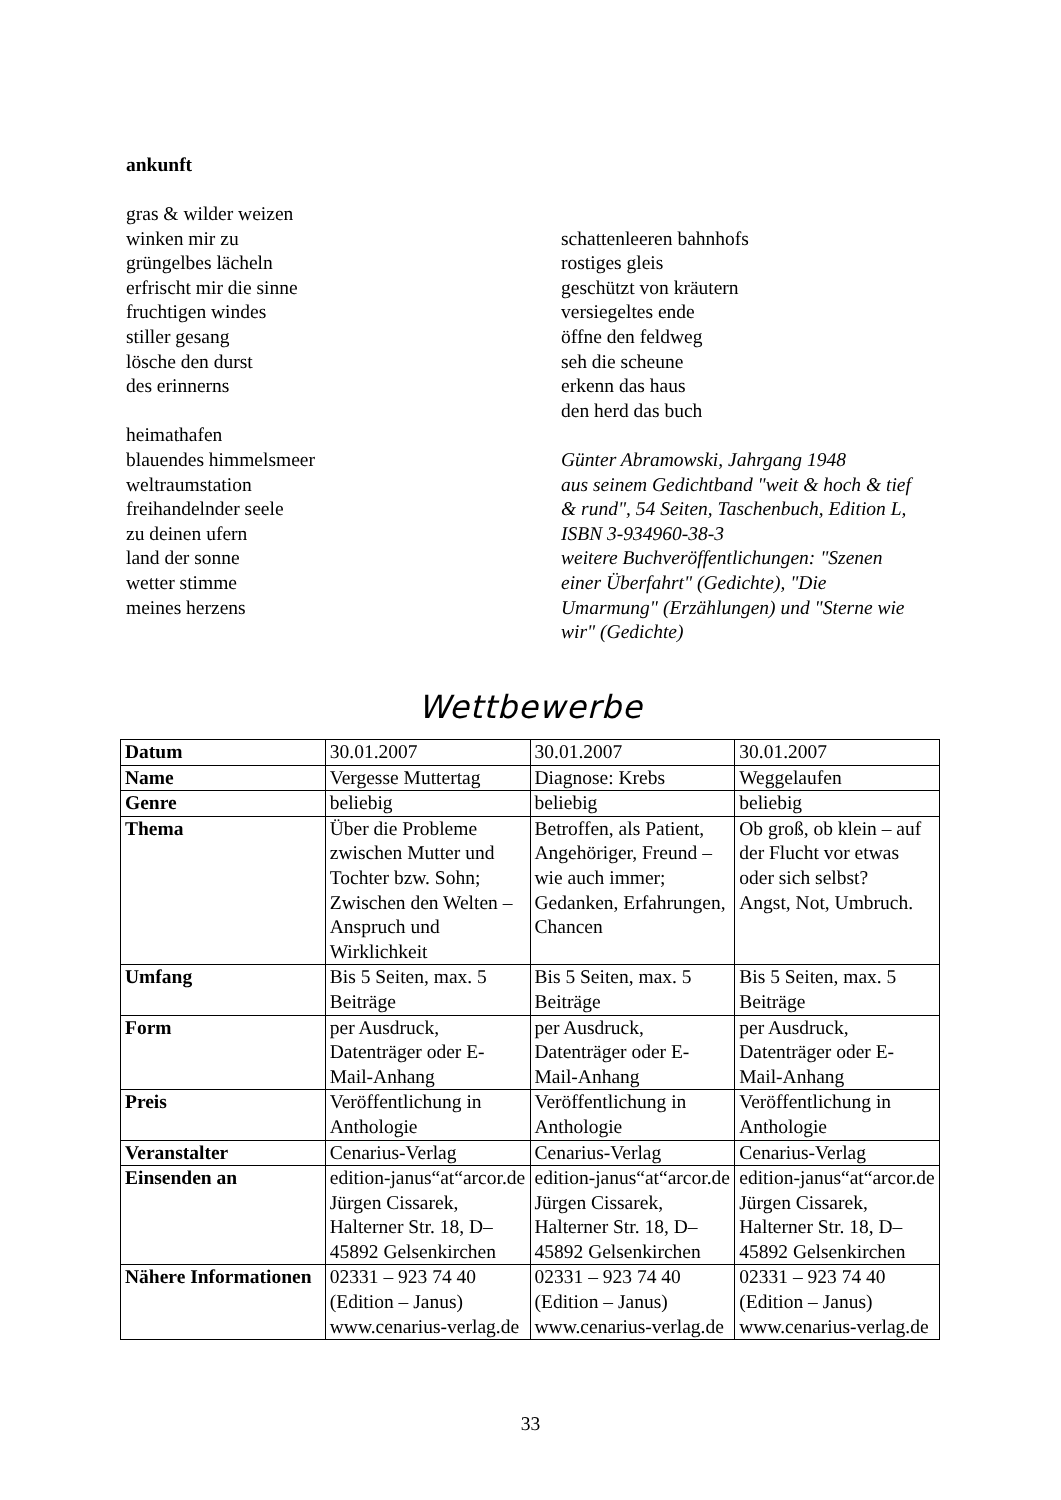ankunft
gras & wilder weizen
winken mir zu
grüngelbes lächeln
erfrischt mir die sinne
fruchtigen windes
stiller gesang
lösche den durst
des erinnerns
heimathafen
blauendes himmelsmeer
weltraumstation
freihandelnder seele
zu deinen ufern
land der sonne
wetter stimme
meines herzens
schattenleeren bahnhofs
rostiges gleis
geschützt von kräutern
versiegeltes ende
öffne den feldweg
seh die scheune
erkenn das haus
den herd das buch
Günter Abramowski, Jahrgang 1948
aus seinem Gedichtband "weit & hoch & tief & rund", 54 Seiten, Taschenbuch, Edition L, ISBN 3-934960-38-3
weitere Buchveröffentlichungen: "Szenen einer Überfahrt" (Gedichte), "Die Umarmung" (Erzählungen) und "Sterne wie wir" (Gedichte)
Wettbewerbe
| Datum | 30.01.2007 | 30.01.2007 | 30.01.2007 |
| Name | Vergesse Muttertag | Diagnose: Krebs | Weggelaufen |
| Genre | beliebig | beliebig | beliebig |
| Thema | Über die Probleme zwischen Mutter und Tochter bzw. Sohn; Zwischen den Welten – Anspruch und Wirklichkeit | Betroffen, als Patient, Angehöriger, Freund – wie auch immer; Gedanken, Erfahrungen, Chancen | Ob groß, ob klein – auf der Flucht vor etwas oder sich selbst? Angst, Not, Umbruch. |
| Umfang | Bis 5 Seiten, max. 5 Beiträge | Bis 5 Seiten, max. 5 Beiträge | Bis 5 Seiten, max. 5 Beiträge |
| Form | per Ausdruck, Datenträger oder E-Mail-Anhang | per Ausdruck, Datenträger oder E-Mail-Anhang | per Ausdruck, Datenträger oder E-Mail-Anhang |
| Preis | Veröffentlichung in Anthologie | Veröffentlichung in Anthologie | Veröffentlichung in Anthologie |
| Veranstalter | Cenarius-Verlag | Cenarius-Verlag | Cenarius-Verlag |
| Einsenden an | edition-janus“at“arcor.de Jürgen Cissarek, Halterner Str. 18, D–45892 Gelsenkirchen | edition-janus“at“arcor.de Jürgen Cissarek, Halterner Str. 18, D–45892 Gelsenkirchen | edition-janus“at“arcor.de Jürgen Cissarek, Halterner Str. 18, D–45892 Gelsenkirchen |
| Nähere Informationen | 02331 – 923 74 40 (Edition – Janus) www.cenarius-verlag.de | 02331 – 923 74 40 (Edition – Janus) www.cenarius-verlag.de | 02331 – 923 74 40 (Edition – Janus) www.cenarius-verlag.de |
33